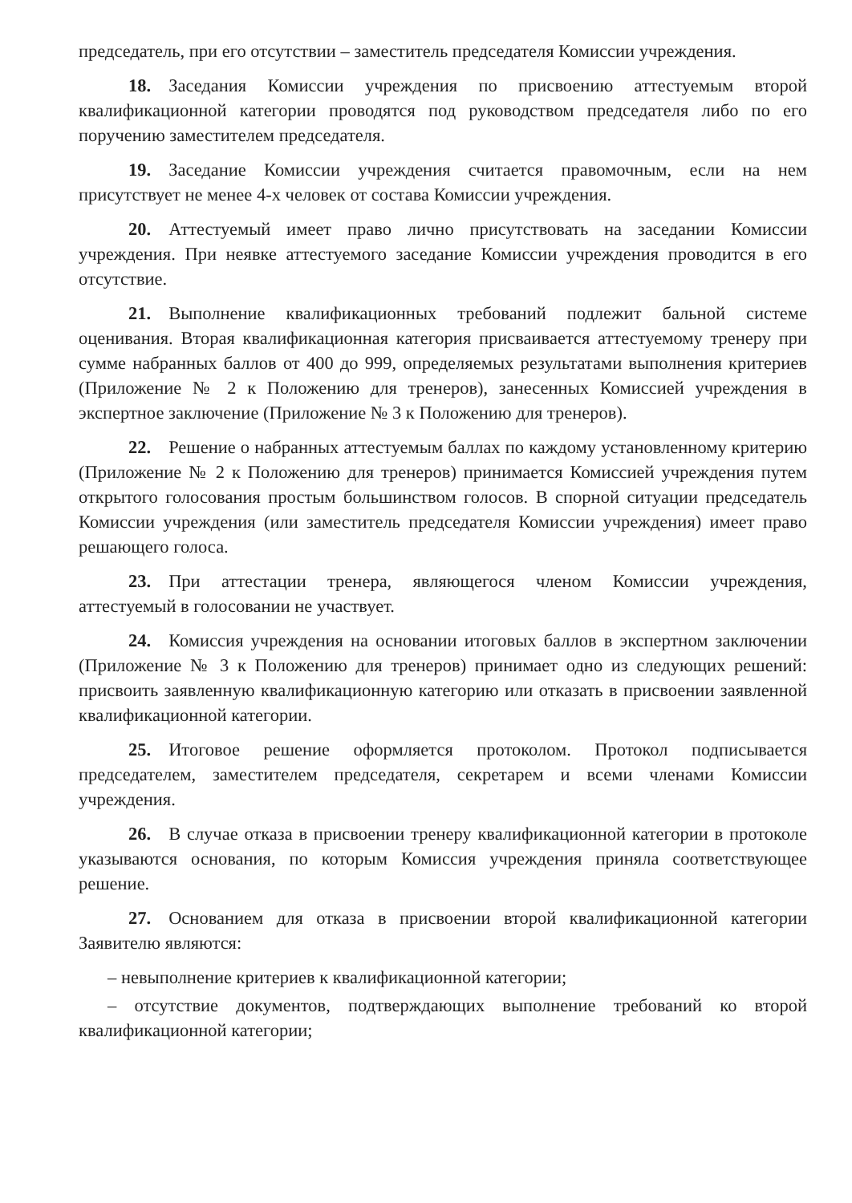председатель, при его отсутствии – заместитель председателя Комиссии учреждения.
18. Заседания Комиссии учреждения по присвоению аттестуемым второй квалификационной категории проводятся под руководством председателя либо по его поручению заместителем председателя.
19. Заседание Комиссии учреждения считается правомочным, если на нем присутствует не менее 4-х человек от состава Комиссии учреждения.
20. Аттестуемый имеет право лично присутствовать на заседании Комиссии учреждения. При неявке аттестуемого заседание Комиссии учреждения проводится в его отсутствие.
21. Выполнение квалификационных требований подлежит бальной системе оценивания. Вторая квалификационная категория присваивается аттестуемому тренеру при сумме набранных баллов от 400 до 999, определяемых результатами выполнения критериев (Приложение № 2 к Положению для тренеров), занесенных Комиссией учреждения в экспертное заключение (Приложение № 3 к Положению для тренеров).
22. Решение о набранных аттестуемым баллах по каждому установленному критерию (Приложение № 2 к Положению для тренеров) принимается Комиссией учреждения путем открытого голосования простым большинством голосов. В спорной ситуации председатель Комиссии учреждения (или заместитель председателя Комиссии учреждения) имеет право решающего голоса.
23. При аттестации тренера, являющегося членом Комиссии учреждения, аттестуемый в голосовании не участвует.
24. Комиссия учреждения на основании итоговых баллов в экспертном заключении (Приложение № 3 к Положению для тренеров) принимает одно из следующих решений: присвоить заявленную квалификационную категорию или отказать в присвоении заявленной квалификационной категории.
25. Итоговое решение оформляется протоколом. Протокол подписывается председателем, заместителем председателя, секретарем и всеми членами Комиссии учреждения.
26. В случае отказа в присвоении тренеру квалификационной категории в протоколе указываются основания, по которым Комиссия учреждения приняла соответствующее решение.
27. Основанием для отказа в присвоении второй квалификационной категории Заявителю являются:
– невыполнение критериев к квалификационной категории;
– отсутствие документов, подтверждающих выполнение требований ко второй квалификационной категории;